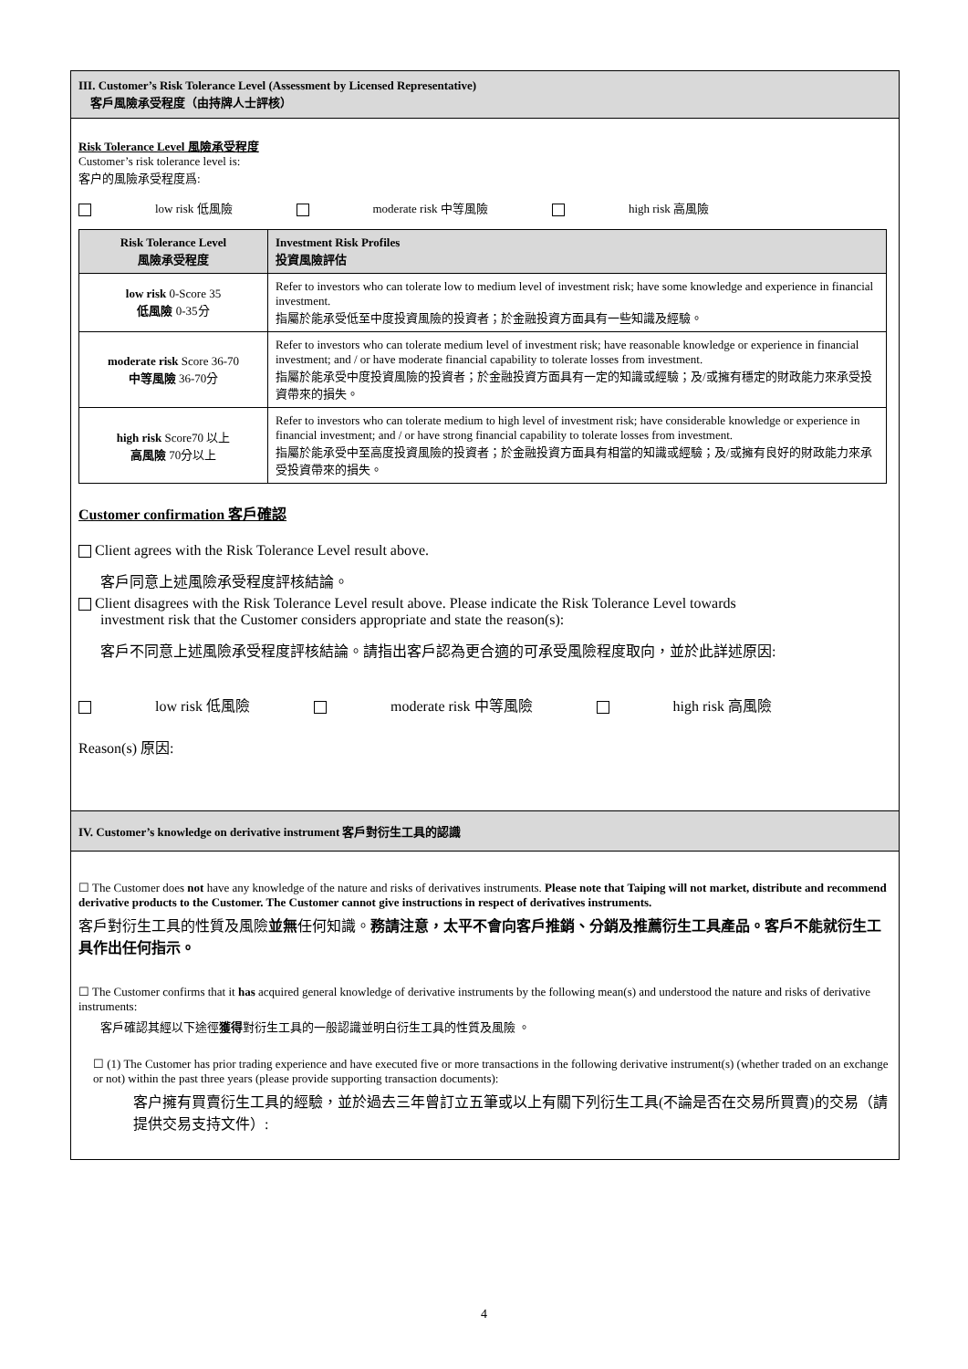III. Customer’s Risk Tolerance Level (Assessment by Licensed Representative)
客戶風險承受程度（由持牌人士評核）
Risk Tolerance Level 風險承受程度
Customer’s risk tolerance level is:
客户的風險承受程度爲:
low risk 低風險 moderate risk 中等風險 high risk 高風險
| Risk Tolerance Level 風險承受程度 | Investment Risk Profiles 投資風險評估 |
| --- | --- |
| low risk 0-Score 35 低風險 0-35分 | Refer to investors who can tolerate low to medium level of investment risk; have some knowledge and experience in financial investment. 指屬於能承受低至中度投資風險的投資者；於金融投資方面具有一些知識及經驗。 |
| moderate risk Score 36-70 中等風險 36-70分 | Refer to investors who can tolerate medium level of investment risk; have reasonable knowledge or experience in financial investment; and / or have moderate financial capability to tolerate losses from investment. 指屬於能承受中度投資風險的投資者；於金融投資方面具有一定的知識或經驗；及/或擁有穩定的財政能力來承受投資帶來的損失。 |
| high risk Score70 以上 高風險 70分以上 | Refer to investors who can tolerate medium to high level of investment risk; have considerable knowledge or experience in financial investment; and / or have strong financial capability to tolerate losses from investment. 指屬於能承受中至高度投資風險的投資者；於金融投資方面具有相當的知識或經驗；及/或擁有良好的財政能力來承受投資帶來的損失。 |
Customer confirmation 客戶確認
Client agrees with the Risk Tolerance Level result above.
客戶同意上述風險承受程度評核結論。
Client disagrees with the Risk Tolerance Level result above. Please indicate the Risk Tolerance Level towards
investment risk that the Customer considers appropriate and state the reason(s):
客戶不同意上述風險承受程度評核結論。請指出客戶認為更合適的可承受風險程度取向，並於此詳述原因:
low risk 低風險 moderate risk 中等風險 high risk 高風險
Reason(s) 原因:
IV. Customer’s knowledge on derivative instrument 客戶對衍生工具的認識
☐ The Customer does not have any knowledge of the nature and risks of derivatives instruments. Please note that Taiping will not market, distribute and recommend derivative products to the Customer. The Customer cannot give instructions in respect of derivatives instruments.
客戶對衍生工具的性質及風險並無任何知識。務請注意，太平不會向客戶推銷、分銷及推薦衍生工具產品。客戶不能就衍生工具作出任何指示。
☐ The Customer confirms that it has acquired general knowledge of derivative instruments by the following mean(s) and understood the nature and risks of derivative instruments:
客戶確認其經以下途徑獲得對衍生工具的一般認識並明白衍生工具的性質及風險 。
☐ (1) The Customer has prior trading experience and have executed five or more transactions in the following derivative instrument(s) (whether traded on an exchange or not) within the past three years (please provide supporting transaction documents):
客户擁有買賣衍生工具的經驗，並於過去三年曾訂立五筆或以上有關下列衍生工具(不論是否在交易所買賣)的交易（請提供交易支持文件）:
4